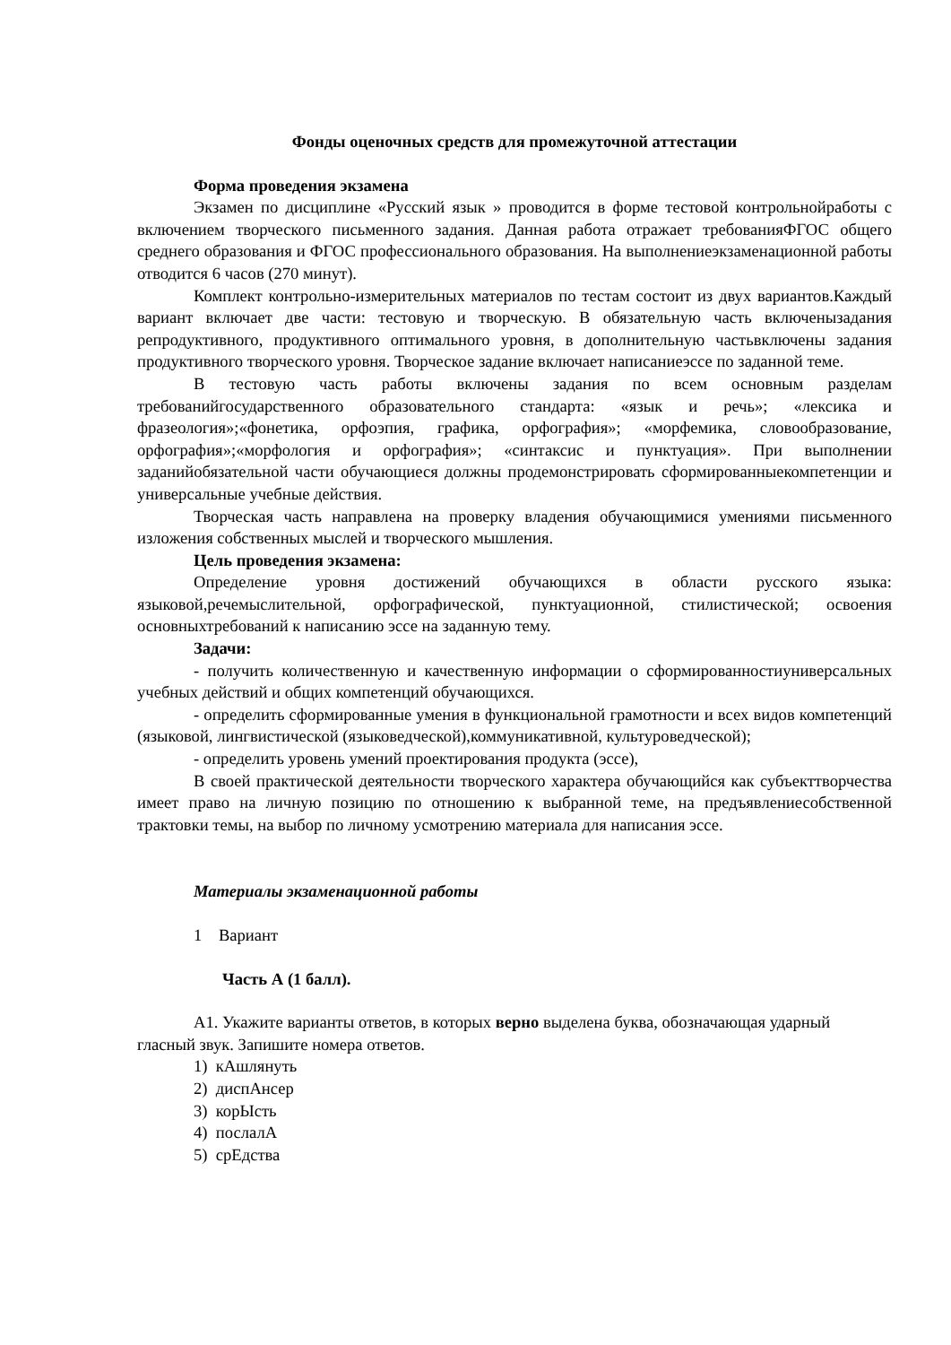Фонды оценочных средств для промежуточной аттестации
Форма проведения экзамена
Экзамен по дисциплине «Русский язык » проводится в форме тестовой контрольнойработы с включением творческого письменного задания. Данная работа отражает требованияФГОС общего среднего образования и ФГОС профессионального образования. На выполнениеэкзаменационной работы отводится 6 часов (270 минут).
Комплект контрольно-измерительных материалов по тестам состоит из двух вариантов.Каждый вариант включает две части: тестовую и творческую. В обязательную часть включенызадания репродуктивного, продуктивного оптимального уровня, в дополнительную частьвключены задания продуктивного творческого уровня. Творческое задание включает написаниеэссе по заданной теме.
В тестовую часть работы включены задания по всем основным разделам требованийгосударственного образовательного стандарта: «язык и речь»; «лексика и фразеология»;«фонетика, орфоэпия, графика, орфография»; «морфемика, словообразование, орфография»;«морфология и орфография»; «синтаксис и пунктуация». При выполнении заданийобязательной части обучающиеся должны продемонстрировать сформированныекомпетенции и универсальные учебные действия.
Творческая часть направлена на проверку владения обучающимися умениями письменного изложения собственных мыслей и творческого мышления.
Цель проведения экзамена:
Определение уровня достижений обучающихся в области русского языка: языковой,речемыслительной, орфографической, пунктуационной, стилистической; освоения основныхтребований к написанию эссе на заданную тему.
Задачи:
- получить количественную и качественную информации о сформированностиуниверсальных учебных действий и общих компетенций обучающихся.
- определить сформированные умения в функциональной грамотности и всех видов компетенций (языковой, лингвистической (языковедческой),коммуникативной, культуроведческой);
- определить уровень умений проектирования продукта (эссе),
В своей практической деятельности творческого характера обучающийся как субъекттворчества имеет право на личную позицию по отношению к выбранной теме, на предъявлениесобственной трактовки темы, на выбор по личному усмотрению материала для написания эссе.
Материалы экзаменационной работы
1 Вариант
Часть А (1 балл).
А1. Укажите варианты ответов, в которых верно выделена буква, обозначающая ударный гласный звук. Запишите номера ответов.
1) кАшлянуть
2) диспАнсер
3) корЫсть
4) послалА
5) срЕдства